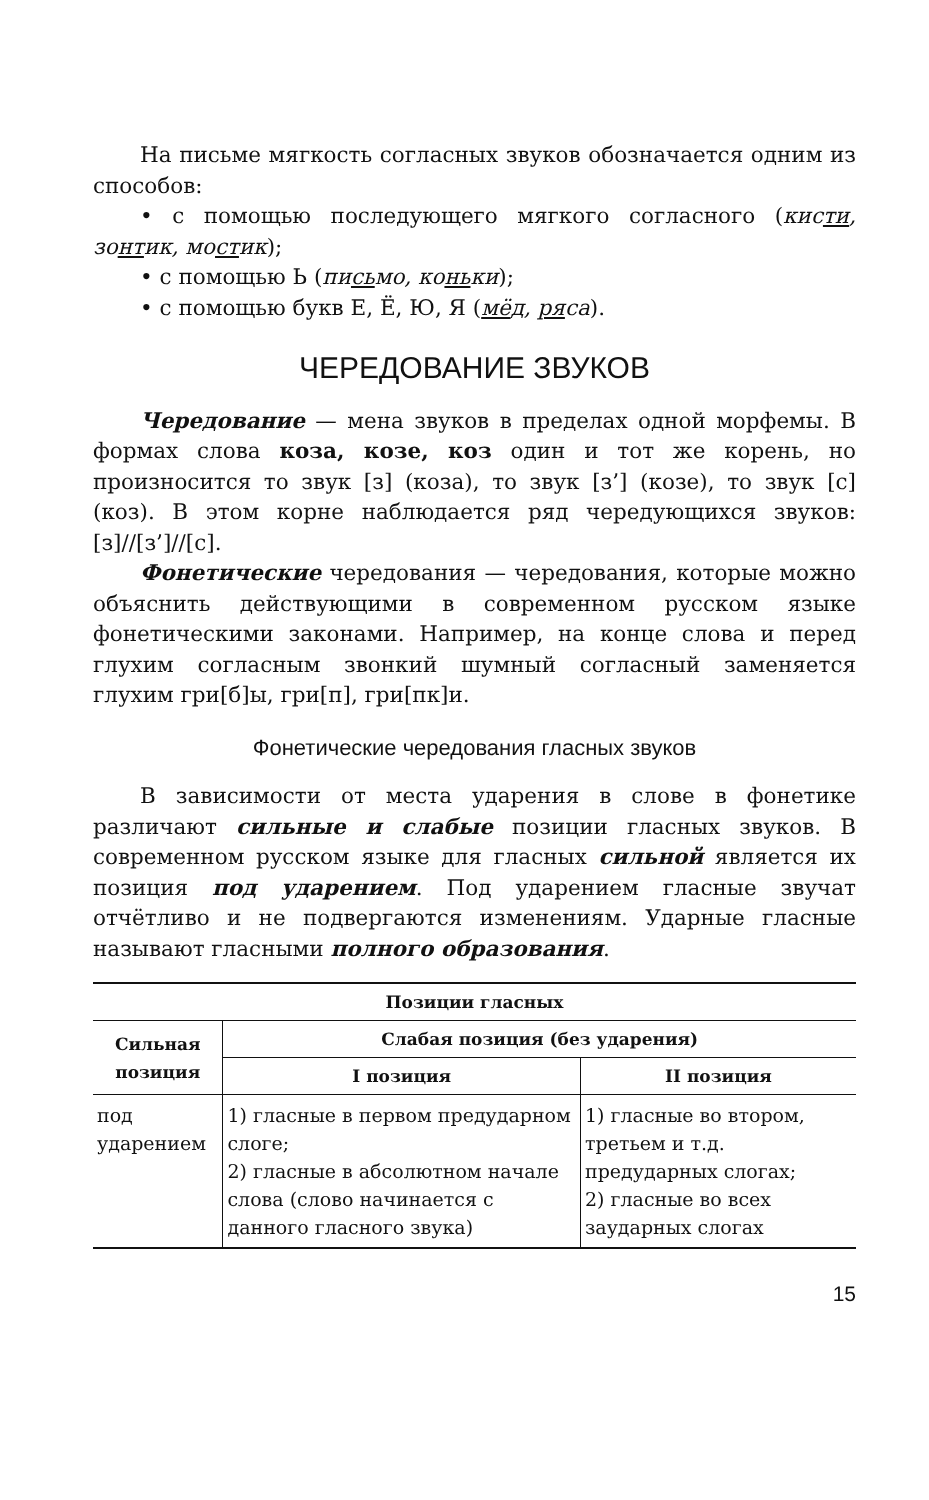На письме мягкость согласных звуков обозначается одним из способов:
• с помощью последующего мягкого согласного (кисти, зонтик, мостик);
• с помощью Ь (письмо, коньки);
• с помощью букв Е, Ё, Ю, Я (мёд, ряса).
ЧЕРЕДОВАНИЕ ЗВУКОВ
Чередование — мена звуков в пределах одной морфемы. В формах слова коза, козе, коз один и тот же корень, но произносится то звук [з] (коза), то звук [з’] (козе), то звук [с] (коз). В этом корне наблюдается ряд чередующихся звуков: [з]//[з’]//[с].
Фонетические чередования — чередования, которые можно объяснить действующими в современном русском языке фонетическими законами. Например, на конце слова и перед глухим согласным звонкий шумный согласный заменяется глухим гри[б]ы, гри[п], гри[пк]и.
Фонетические чередования гласных звуков
В зависимости от места ударения в слове в фонетике различают сильные и слабые позиции гласных звуков. В современном русском языке для гласных сильной является их позиция под ударением. Под ударением гласные звучат отчётливо и не подвергаются изменениям. Ударные гласные называют гласными полного образования.
| Позиции гласных | | |
| --- | --- | --- |
| Сильная позиция | Слабая позиция (без ударения) | |
| | I позиция | II позиция |
| под ударением | 1) гласные в первом предударном слоге; 2) гласные в абсолютном начале слова (слово начинается с данного гласного звука) | 1) гласные во втором, третьем и т.д. предударных слогах; 2) гласные во всех заударных слогах |
15